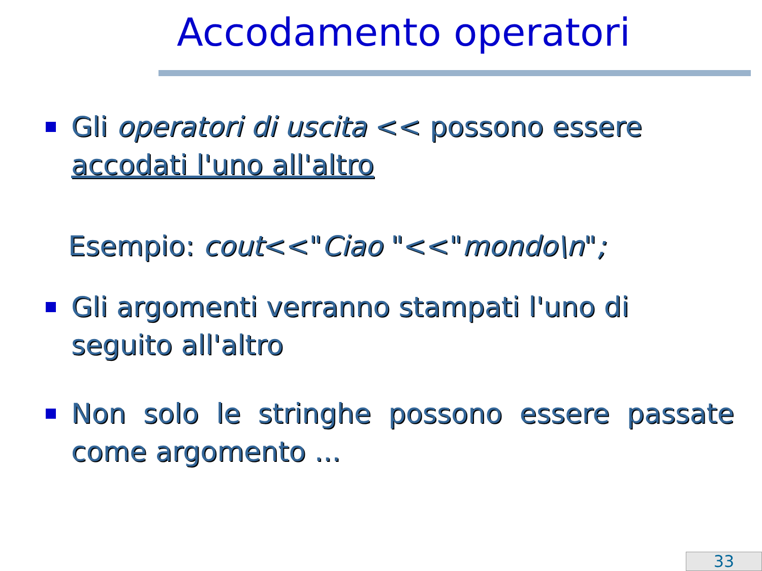Accodamento operatori
Gli operatori di uscita << possono essere accodati l'uno all'altro
Esempio: cout<<"Ciao "<<"mondo\n";
Gli argomenti verranno stampati l'uno di seguito all'altro
Non solo le stringhe possono essere passate come argomento ...
33